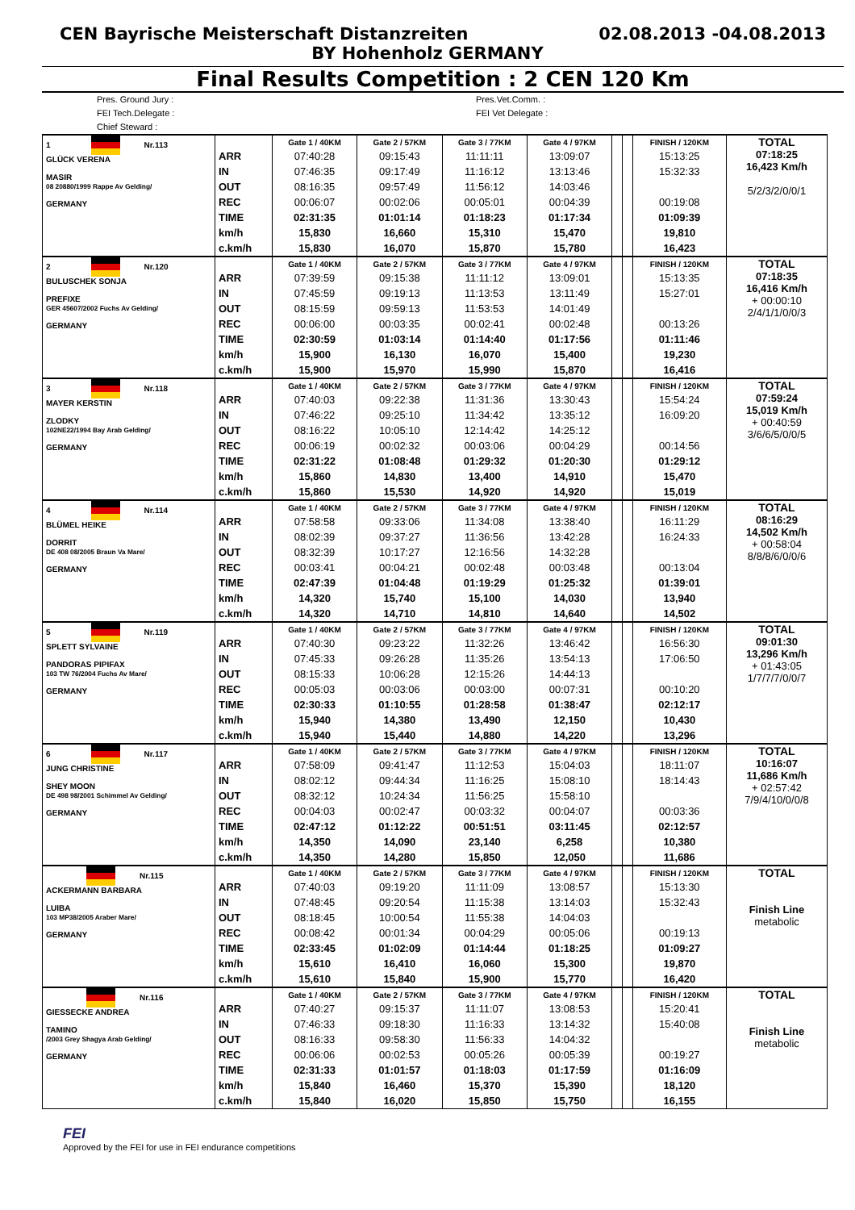CEN Bayrische Meisterschaft Distanzreiten 02.08.2013 -04.08.2013
BY Hohenholz GERMANY
Final Results Competition : 2 CEN 120 Km
Pres. Ground Jury :
FEI Tech.Delegate :
Chief Steward :
Pres.Vet.Comm. :
FEI Vet Delegate :
| 1 Nr.113 GLÜCK VERENA MASIR 08 20880/1999 Rappe Av Gelding/ GERMANY | | Gate 1 / 40KM | Gate 2 / 57KM | Gate 3 / 77KM | Gate 4 / 97KM | | | FINISH / 120KM | TOTAL |
| | ARR | 07:40:28 | 09:15:43 | 11:11:11 | 13:09:07 | | | 15:13:25 | 07:18:25 16,423 Km/h 5/2/3/2/0/0/1 |
| | IN | 07:46:35 | 09:17:49 | 11:16:12 | 13:13:46 | | | 15:32:33 | |
| | OUT | 08:16:35 | 09:57:49 | 11:56:12 | 14:03:46 | | | | |
| | REC | 00:06:07 | 00:02:06 | 00:05:01 | 00:04:39 | | | 00:19:08 | |
| | TIME | 02:31:35 | 01:01:14 | 01:18:23 | 01:17:34 | | | 01:09:39 | |
| | km/h | 15,830 | 16,660 | 15,310 | 15,470 | | | 19,810 | |
| | c.km/h | 15,830 | 16,070 | 15,870 | 15,780 | | | 16,423 | |
| 2 Nr.120 BULUSCHEK SONJA PREFIXE GER 45607/2002 Fuchs Av Gelding/ GERMANY | | Gate 1 / 40KM | Gate 2 / 57KM | Gate 3 / 77KM | Gate 4 / 97KM | | | FINISH / 120KM | TOTAL |
| | ARR | 07:39:59 | 09:15:38 | 11:11:12 | 13:09:01 | | | 15:13:35 | 07:18:35 16,416 Km/h + 00:00:10 2/4/1/1/0/0/3 |
| | IN | 07:45:59 | 09:19:13 | 11:13:53 | 13:11:49 | | | 15:27:01 | |
| | OUT | 08:15:59 | 09:59:13 | 11:53:53 | 14:01:49 | | | | |
| | REC | 00:06:00 | 00:03:35 | 00:02:41 | 00:02:48 | | | 00:13:26 | |
| | TIME | 02:30:59 | 01:03:14 | 01:14:40 | 01:17:56 | | | 01:11:46 | |
| | km/h | 15,900 | 16,130 | 16,070 | 15,400 | | | 19,230 | |
| | c.km/h | 15,900 | 15,970 | 15,990 | 15,870 | | | 16,416 | |
| 3 Nr.118 MAYER KERSTIN ZLODKY 102NE22/1994 Bay Arab Gelding/ GERMANY | | Gate 1 / 40KM | Gate 2 / 57KM | Gate 3 / 77KM | Gate 4 / 97KM | | | FINISH / 120KM | TOTAL |
| | ARR | 07:40:03 | 09:22:38 | 11:31:36 | 13:30:43 | | | 15:54:24 | 07:59:24 15,019 Km/h + 00:40:59 3/6/6/5/0/0/5 |
| | IN | 07:46:22 | 09:25:10 | 11:34:42 | 13:35:12 | | | 16:09:20 | |
| | OUT | 08:16:22 | 10:05:10 | 12:14:42 | 14:25:12 | | | | |
| | REC | 00:06:19 | 00:02:32 | 00:03:06 | 00:04:29 | | | 00:14:56 | |
| | TIME | 02:31:22 | 01:08:48 | 01:29:32 | 01:20:30 | | | 01:29:12 | |
| | km/h | 15,860 | 14,830 | 13,400 | 14,910 | | | 15,470 | |
| | c.km/h | 15,860 | 15,530 | 14,920 | 14,920 | | | 15,019 | |
| 4 Nr.114 BLÜMEL HEIKE DORRIT DE 408 08/2005 Braun Va Mare/ GERMANY | | Gate 1 / 40KM | Gate 2 / 57KM | Gate 3 / 77KM | Gate 4 / 97KM | | | FINISH / 120KM | TOTAL |
| | ARR | 07:58:58 | 09:33:06 | 11:34:08 | 13:38:40 | | | 16:11:29 | 08:16:29 14,502 Km/h + 00:58:04 8/8/8/6/0/0/6 |
| | IN | 08:02:39 | 09:37:27 | 11:36:56 | 13:42:28 | | | 16:24:33 | |
| | OUT | 08:32:39 | 10:17:27 | 12:16:56 | 14:32:28 | | | | |
| | REC | 00:03:41 | 00:04:21 | 00:02:48 | 00:03:48 | | | 00:13:04 | |
| | TIME | 02:47:39 | 01:04:48 | 01:19:29 | 01:25:32 | | | 01:39:01 | |
| | km/h | 14,320 | 15,740 | 15,100 | 14,030 | | | 13,940 | |
| | c.km/h | 14,320 | 14,710 | 14,810 | 14,640 | | | 14,502 | |
| 5 Nr.119 SPLETT SYLVAINE PANDORAS PIPIFAX 103 TW 76/2004 Fuchs Av Mare/ GERMANY | | Gate 1 / 40KM | Gate 2 / 57KM | Gate 3 / 77KM | Gate 4 / 97KM | | | FINISH / 120KM | TOTAL |
| | ARR | 07:40:30 | 09:23:22 | 11:32:26 | 13:46:42 | | | 16:56:30 | 09:01:30 13,296 Km/h + 01:43:05 1/7/7/7/0/0/7 |
| | IN | 07:45:33 | 09:26:28 | 11:35:26 | 13:54:13 | | | 17:06:50 | |
| | OUT | 08:15:33 | 10:06:28 | 12:15:26 | 14:44:13 | | | | |
| | REC | 00:05:03 | 00:03:06 | 00:03:00 | 00:07:31 | | | 00:10:20 | |
| | TIME | 02:30:33 | 01:10:55 | 01:28:58 | 01:38:47 | | | 02:12:17 | |
| | km/h | 15,940 | 14,380 | 13,490 | 12,150 | | | 10,430 | |
| | c.km/h | 15,940 | 15,440 | 14,880 | 14,220 | | | 13,296 | |
| 6 Nr.117 JUNG CHRISTINE SHEY MOON DE 498 98/2001 Schimmel Av Gelding/ GERMANY | | Gate 1 / 40KM | Gate 2 / 57KM | Gate 3 / 77KM | Gate 4 / 97KM | | | FINISH / 120KM | TOTAL |
| | ARR | 07:58:09 | 09:41:47 | 11:12:53 | 15:04:03 | | | 18:11:07 | 10:16:07 11,686 Km/h + 02:57:42 7/9/4/10/0/0/8 |
| | IN | 08:02:12 | 09:44:34 | 11:16:25 | 15:08:10 | | | 18:14:43 | |
| | OUT | 08:32:12 | 10:24:34 | 11:56:25 | 15:58:10 | | | | |
| | REC | 00:04:03 | 00:02:47 | 00:03:32 | 00:04:07 | | | 00:03:36 | |
| | TIME | 02:47:12 | 01:12:22 | 00:51:51 | 03:11:45 | | | 02:12:57 | |
| | km/h | 14,350 | 14,090 | 23,140 | 6,258 | | | 10,380 | |
| | c.km/h | 14,350 | 14,280 | 15,850 | 12,050 | | | 11,686 | |
| Nr.115 ACKERMANN BARBARA LUIBA 103 MP38/2005 Araber Mare/ GERMANY | | Gate 1 / 40KM | Gate 2 / 57KM | Gate 3 / 77KM | Gate 4 / 97KM | | | FINISH / 120KM | TOTAL |
| | ARR | 07:40:03 | 09:19:20 | 11:11:09 | 13:08:57 | | | 15:13:30 | Finish Line metabolic |
| | IN | 07:48:45 | 09:20:54 | 11:15:38 | 13:14:03 | | | 15:32:43 | |
| | OUT | 08:18:45 | 10:00:54 | 11:55:38 | 14:04:03 | | | | |
| | REC | 00:08:42 | 00:01:34 | 00:04:29 | 00:05:06 | | | 00:19:13 | |
| | TIME | 02:33:45 | 01:02:09 | 01:14:44 | 01:18:25 | | | 01:09:27 | |
| | km/h | 15,610 | 16,410 | 16,060 | 15,300 | | | 19,870 | |
| | c.km/h | 15,610 | 15,840 | 15,900 | 15,770 | | | 16,420 | |
| Nr.116 GIESSECKE ANDREA TAMINO /2003 Grey Shagya Arab Gelding/ GERMANY | | Gate 1 / 40KM | Gate 2 / 57KM | Gate 3 / 77KM | Gate 4 / 97KM | | | FINISH / 120KM | TOTAL |
| | ARR | 07:40:27 | 09:15:37 | 11:11:07 | 13:08:53 | | | 15:20:41 | Finish Line metabolic |
| | IN | 07:46:33 | 09:18:30 | 11:16:33 | 13:14:32 | | | 15:40:08 | |
| | OUT | 08:16:33 | 09:58:30 | 11:56:33 | 14:04:32 | | | | |
| | REC | 00:06:06 | 00:02:53 | 00:05:26 | 00:05:39 | | | 00:19:27 | |
| | TIME | 02:31:33 | 01:01:57 | 01:18:03 | 01:17:59 | | | 01:16:09 | |
| | km/h | 15,840 | 16,460 | 15,370 | 15,390 | | | 18,120 | |
| | c.km/h | 15,840 | 16,020 | 15,850 | 15,750 | | | 16,155 | |
FEI
Approved by the FEI for use in FEI endurance competitions